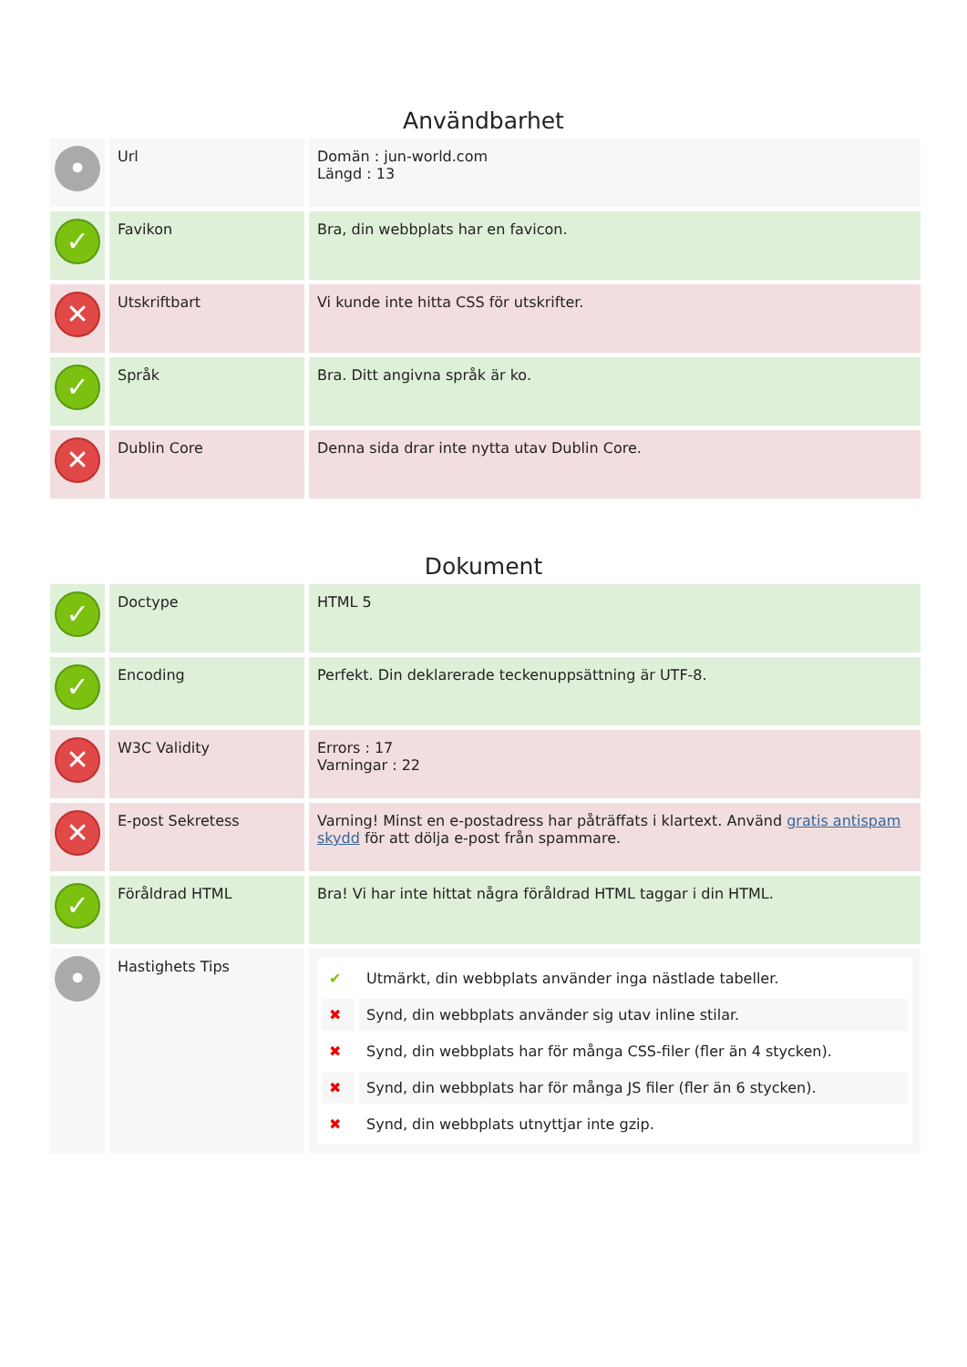Användbarhet
| • | Url | Domän : jun-world.com Längd : 13 |
| ✓ | Favikon | Bra, din webbplats har en favicon. |
| ✕ | Utskriftbart | Vi kunde inte hitta CSS för utskrifter. |
| ✓ | Språk | Bra. Ditt angivna språk är ko. |
| ✕ | Dublin Core | Denna sida drar inte nytta utav Dublin Core. |
Dokument
| ✓ | Doctype | HTML 5 |
| ✓ | Encoding | Perfekt. Din deklarerade teckenuppsättning är UTF-8. |
| ✕ | W3C Validity | Errors : 17 Varningar : 22 |
| ✕ | E-post Sekretess | Varning! Minst en e-postadress har påträffats i klartext. Använd gratis antispam skydd för att dölja e-post från spammare. |
| ✓ | Föråldrad HTML | Bra! Vi har inte hittat några föråldrad HTML taggar i din HTML. |
| • | Hastighets Tips | / ✔ / Utmärkt, din webbplats använder inga nästlade tabeller. / / ✖ / Synd, din webbplats använder sig utav inline stilar. / / ✖ / Synd, din webbplats har för många CSS-filer (fler än 4 stycken). / / ✖ / Synd, din webbplats har för många JS filer (fler än 6 stycken). / / ✖ / Synd, din webbplats utnyttjar inte gzip. / |